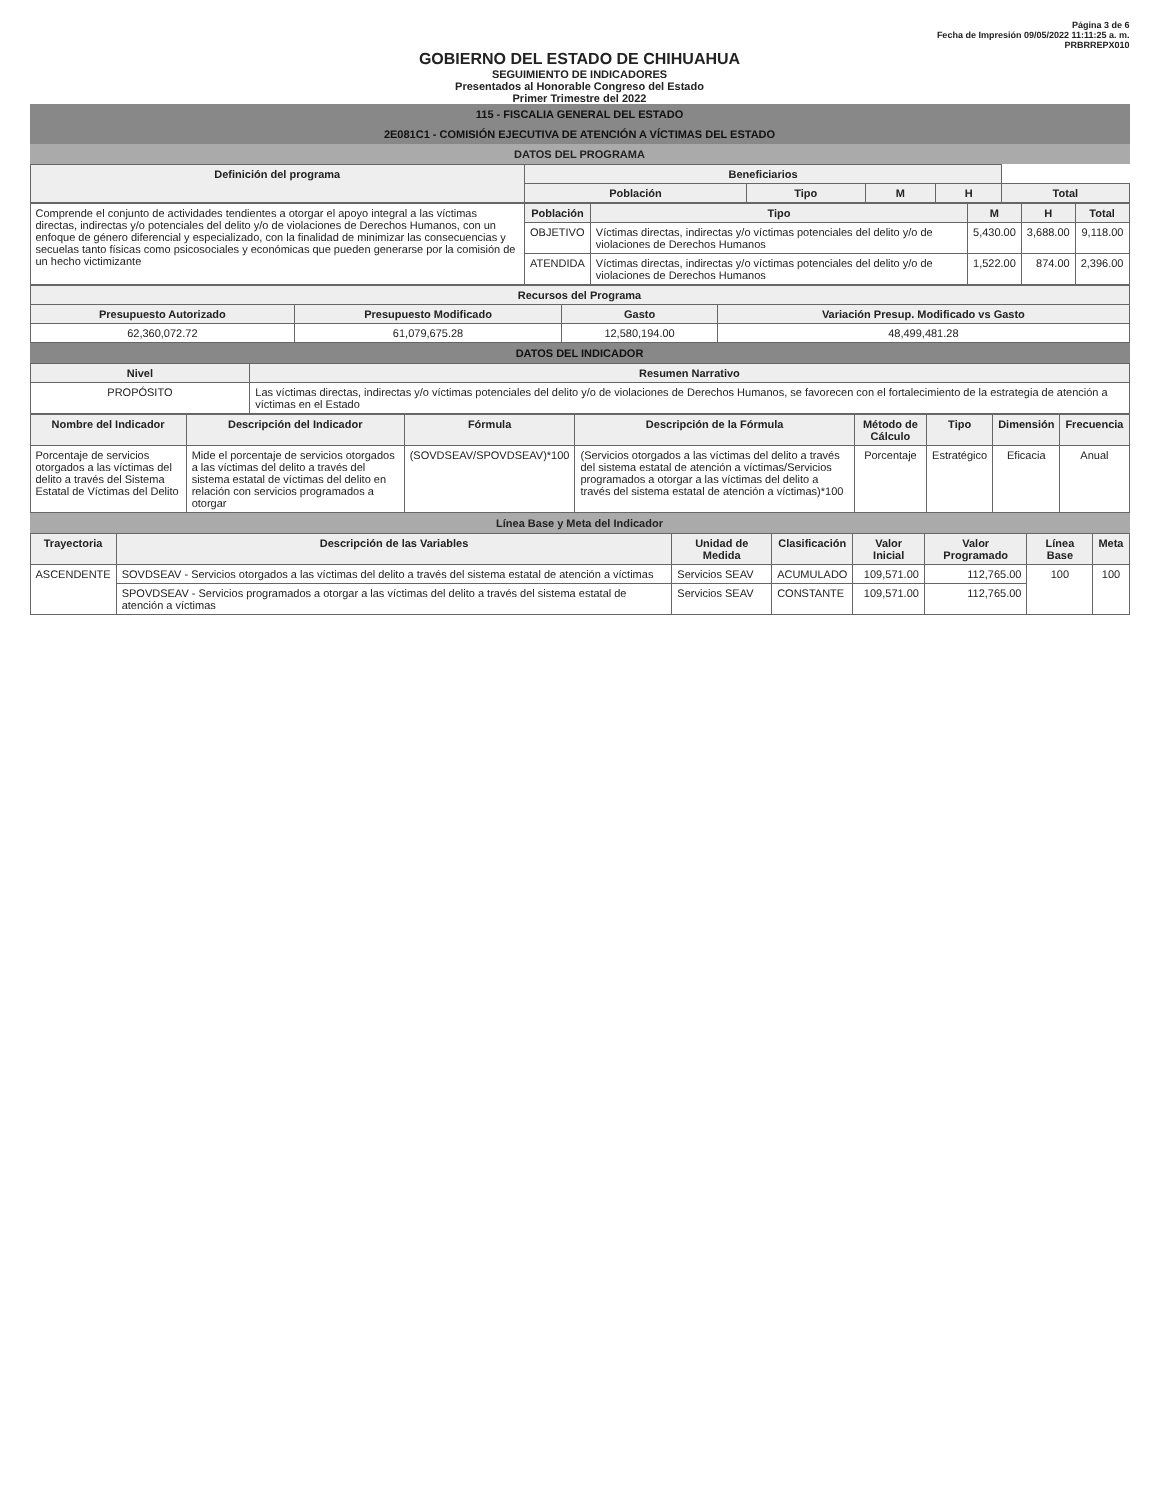Página 3 de 6
Fecha de Impresión 09/05/2022 11:11:25 a. m.
PRBRREPX010
GOBIERNO DEL ESTADO DE CHIHUAHUA
SEGUIMIENTO DE INDICADORES
Presentados al Honorable Congreso del Estado
Primer Trimestre del 2022
115 - FISCALIA GENERAL DEL ESTADO
2E081C1 - COMISIÓN EJECUTIVA DE ATENCIÓN A VÍCTIMAS DEL ESTADO
DATOS DEL PROGRAMA
| Definición del programa | Beneficiarios | | | | |
| --- | --- | --- | --- | --- | --- |
| | Población | Tipo | M | H | Total |
| Comprende el conjunto de actividades tendientes a otorgar el apoyo integral a las víctimas directas, indirectas y/o potenciales del delito y/o de violaciones de Derechos Humanos, con un enfoque de género diferencial y especializado, con la finalidad de minimizar las consecuencias y secuelas tanto físicas como psicosociales y económicas que pueden generarse por la comisión de un hecho victimizante | Población | Tipo | M | H | Total |
| | OBJETIVO | Víctimas directas, indirectas y/o víctimas potenciales del delito y/o de violaciones de Derechos Humanos | 5,430.00 | 3,688.00 | 9,118.00 |
| | ATENDIDA | Víctimas directas, indirectas y/o víctimas potenciales del delito y/o de violaciones de Derechos Humanos | 1,522.00 | 874.00 | 2,396.00 |
| Recursos del Programa | | | |
| --- | --- | --- | --- |
| Presupuesto Autorizado | Presupuesto Modificado | Gasto | Variación Presup. Modificado vs Gasto |
| 62,360,072.72 | 61,079,675.28 | 12,580,194.00 | 48,499,481.28 |
DATOS DEL INDICADOR
| Nivel | Resumen Narrativo |
| --- | --- |
| PROPÓSITO | Las víctimas directas, indirectas y/o víctimas potenciales del delito y/o de violaciones de Derechos Humanos, se favorecen con el fortalecimiento de la estrategia de atención a víctimas en el Estado |
| Nombre del Indicador | Descripción del Indicador | Fórmula | Descripción de la Fórmula | Método de Cálculo | Tipo | Dimensión | Frecuencia |
| --- | --- | --- | --- | --- | --- | --- | --- |
| Porcentaje de servicios otorgados a las víctimas del delito a través del Sistema Estatal de Víctimas del Delito | Mide el porcentaje de servicios otorgados a las víctimas del delito a través del sistema estatal de víctimas del delito en relación con servicios programados a otorgar | (SOVDSEAV/SPOVDSEAV)*100 | (Servicios otorgados a las víctimas del delito a través del sistema estatal de atención a víctimas/Servicios programados a otorgar a las víctimas del delito a través del sistema estatal de atención a víctimas)*100 | Porcentaje | Estratégico | Eficacia | Anual |
Línea Base y Meta del Indicador
| Trayectoria | Descripción de las Variables | Unidad de Medida | Clasificación | Valor Inicial | Valor Programado | Línea Base | Meta |
| --- | --- | --- | --- | --- | --- | --- | --- |
| ASCENDENTE | SOVDSEAV - Servicios otorgados a las víctimas del delito a través del sistema estatal de atención a víctimas | Servicios SEAV | ACUMULADO | 109,571.00 | 112,765.00 | 100 | 100 |
| | SPOVDSEAV - Servicios programados a otorgar a las víctimas del delito a través del sistema estatal de atención a víctimas | Servicios SEAV | CONSTANTE | 109,571.00 | 112,765.00 | | |